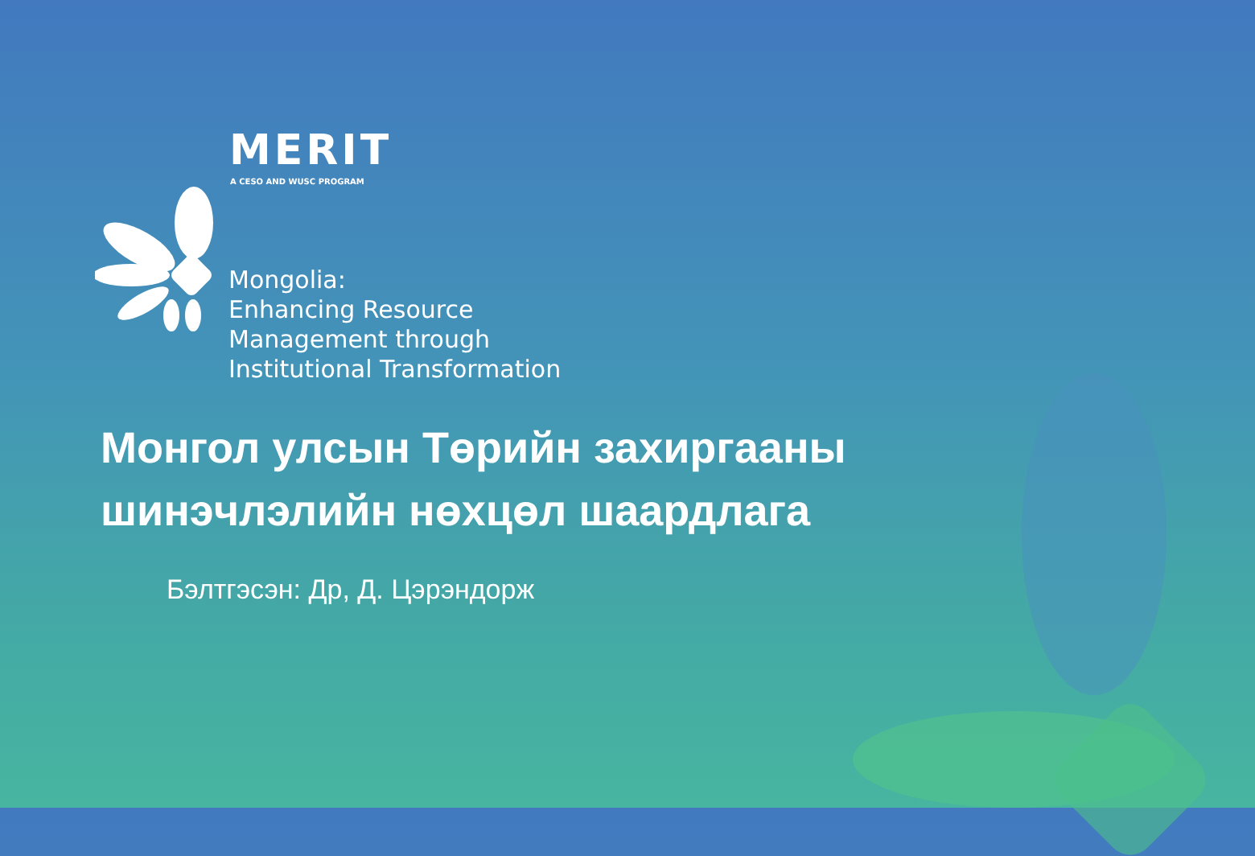MERIT
A CESO AND WUSC PROGRAM
Mongolia:
Enhancing Resource
Management through
Institutional Transformation
Монгол улсын Төрийн захиргааны
шинэчлэлийн нөхцөл шаардлага
Бэлтгэсэн: Др, Д. Цэрэндорж